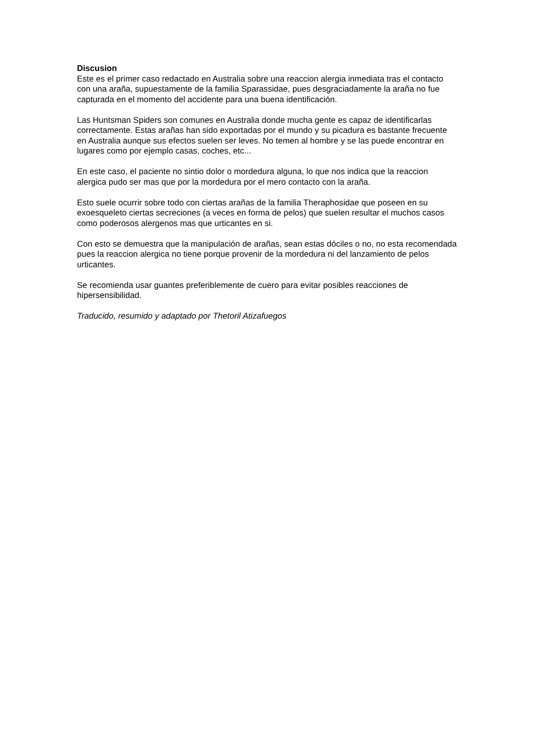Discusion
Este es el primer caso redactado en Australia sobre una reaccion alergia inmediata tras el contacto con una araña, supuestamente de la familia Sparassidae, pues desgraciadamente la araña no fue capturada en el momento del accidente para una buena identificación.
Las Huntsman Spiders son comunes en Australia donde mucha gente es capaz de identificarlas correctamente. Estas arañas han sido exportadas por el mundo y su picadura es bastante frecuente en Australia aunque sus efectos suelen ser leves. No temen al hombre y se las puede encontrar en lugares como por ejemplo casas, coches, etc...
En este caso, el paciente no sintio dolor o mordedura alguna, lo que nos indica que la reaccion alergica pudo ser mas que por la mordedura por el mero contacto con la araña.
Esto suele ocurrir sobre todo con ciertas arañas de la familia Theraphosidae que poseen en su exoesqueleto ciertas secreciones (a veces en forma de pelos) que suelen resultar el muchos casos como poderosos alergenos mas que urticantes en si.
Con esto se demuestra que la manipulación de arañas, sean estas dóciles o no, no esta recomendada pues la reaccion alergica no tiene porque provenir de la mordedura ni del lanzamiento de pelos urticantes.
Se recomienda usar guantes preferiblemente de cuero para evitar posibles reacciones de hipersensibilidad.
Traducido, resumido y adaptado por Thetoril Atizafuegos